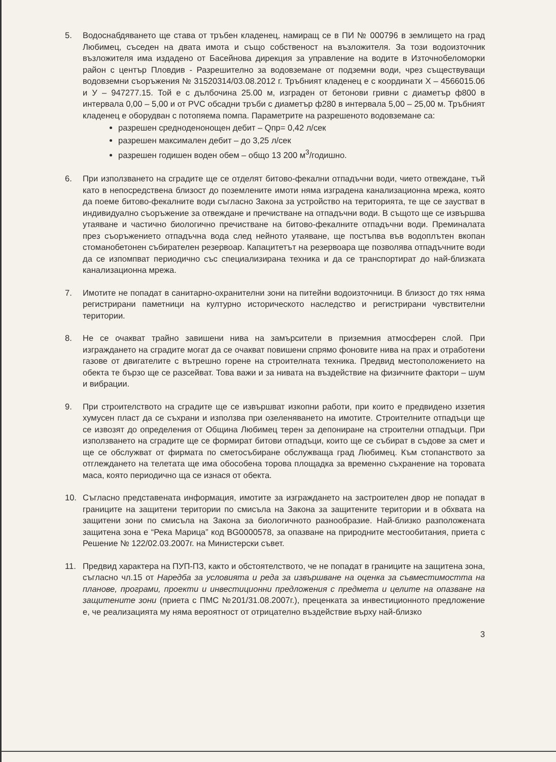5. Водоснабдяването ще става от тръбен кладенец, намиращ се в ПИ № 000796 в землището на град Любимец, съседен на двата имота и също собственост на възложителя. За този водоизточник възложителя има издадено от Басейнова дирекция за управление на водите в Източнобеломорки район с център Пловдив - Разрешително за водовземане от подземни води, чрез съществуващи водовземни съоръжения № 31520314/03.08.2012 г. Тръбният кладенец е с координати Х – 4566015.06 и У – 947277.15. Той е с дълбочина 25.00 м, изграден от бетонови гривни с диаметър ф800 в интервала 0,00 – 5,00 и от PVC обсадни тръби с диаметър ф280 в интервала 5,00 – 25,00 м. Тръбният кладенец е оборудван с потопяема помпа. Параметрите на разрешеното водовземане са:
разрешен средноденонощен дебит – Qпр= 0,42 л/сек
разрешен максимален дебит – до 3,25 л/сек
разрешен годишен воден обем – общо 13 200 м<sup>3</sup>/годишно.
6. При използването на сградите ще се отделят битово-фекални отпадъчни води, чието отвеждане, тъй като в непосредствена близост до поземлените имоти няма изградена канализационна мрежа, която да поеме битово-фекалните води съгласно Закона за устройство на територията, те ще се заустват в индивидуално съоръжение за отвеждане и пречистване на отпадъчни води. В същото ще се извършва утаяване и частично биологично пречистване на битово-фекалните отпадъчни води. Преминалата през съоръжението отпадъчна вода след нейното утаяване, ще постъпва във водоплътен вкопан стоманобетонен събирателен резервоар. Капацитетът на резервоара ще позволява отпадъчните води да се изпомпват периодично със специализирана техника и да се транспортират до най-близката канализационна мрежа.
7. Имотите не попадат в санитарно-охранителни зони на питейни водоизточници. В близост до тях няма регистрирани паметници на културно историческото наследство и регистрирани чувствителни територии.
8. Не се очакват трайно завишени нива на замърсители в приземния атмосферен слой. При изграждането на сградите могат да се очакват повишени спрямо фоновите нива на прах и отработени газове от двигателите с вътрешно горене на строителната техника. Предвид местоположението на обекта те бързо ще се разсейват. Това важи и за нивата на въздействие на физичните фактори – шум и вибрации.
9. При строителството на сградите ще се извършват изкопни работи, при които е предвидено иззетия хумусен пласт да се съхрани и използва при озеленяването на имотите. Строителните отпадъци ще се извозят до определения от Община Любимец терен за депониране на строителни отпадъци. При използването на сградите ще се формират битови отпадъци, които ще се събират в съдове за смет и ще се обслужват от фирмата по сметосъбиране обслужваща град Любимец. Към стопанството за отглеждането на телетата ще има обособена торова площадка за временно съхранение на торовата маса, която периодично ща се изнася от обекта.
10. Съгласно представената информация, имотите за изграждането на застроителен двор не попадат в границите на защитени територии по смисъла на Закона за защитените територии и в обхвата на защитени зони по смисъла на Закона за биологичното разнообразие. Най-близко разположената защитена зона е “Река Марица” код BG0000578, за опазване на природните местообитания, приета с Решение № 122/02.03.2007г. на Министерски съвет.
11. Предвид характера на ПУП-ПЗ, както и обстоятелството, че не попадат в границите на защитена зона, съгласно чл.15 от Наредба за условията и реда за извършване на оценка за съвместимостта на планове, програми, проекти и инвестиционни предложения с предмета и целите на опазване на защитените зони (приета с ПМС №201/31.08.2007г.), преценката за инвестиционното предложение е, че реализацията му няма вероятност от отрицателно въздействие върху най-близко
3